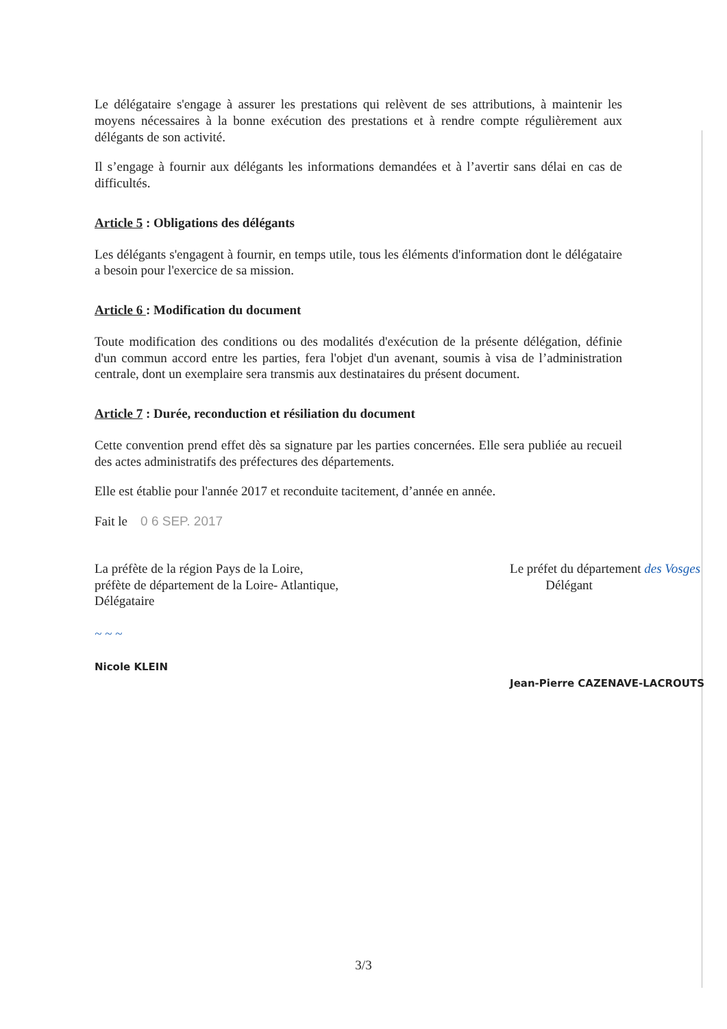Le délégataire s'engage à assurer les prestations qui relèvent de ses attributions, à maintenir les moyens nécessaires à la bonne exécution des prestations et à rendre compte régulièrement aux délégants de son activité.
Il s’engage à fournir aux délégants les informations demandées et à l’avertir sans délai en cas de difficultés.
Article 5 : Obligations des délégants
Les délégants s'engagent à fournir, en temps utile, tous les éléments d'information dont le délégataire a besoin pour l'exercice de sa mission.
Article 6 : Modification du document
Toute modification des conditions ou des modalités d'exécution de la présente délégation, définie d'un commun accord entre les parties, fera l'objet d'un avenant, soumis à visa de l’administration centrale, dont un exemplaire sera transmis aux destinataires du présent document.
Article 7 : Durée, reconduction et résiliation du document
Cette convention prend effet dès sa signature par les parties concernées. Elle sera publiée au recueil des actes administratifs des préfectures des départements.
Elle est établie pour l'année 2017 et reconduite tacitement, d’année en année.
Fait le 0 6 SEP. 2017
La préfète de la région Pays de la Loire,
préfète de département de la Loire- Atlantique,
Délégataire
~ ~ ~
Nicole KLEIN
Le préfet du département des Vosges
Délégant
Jean-Pierre CAZENAVE-LACROUTS
3/3